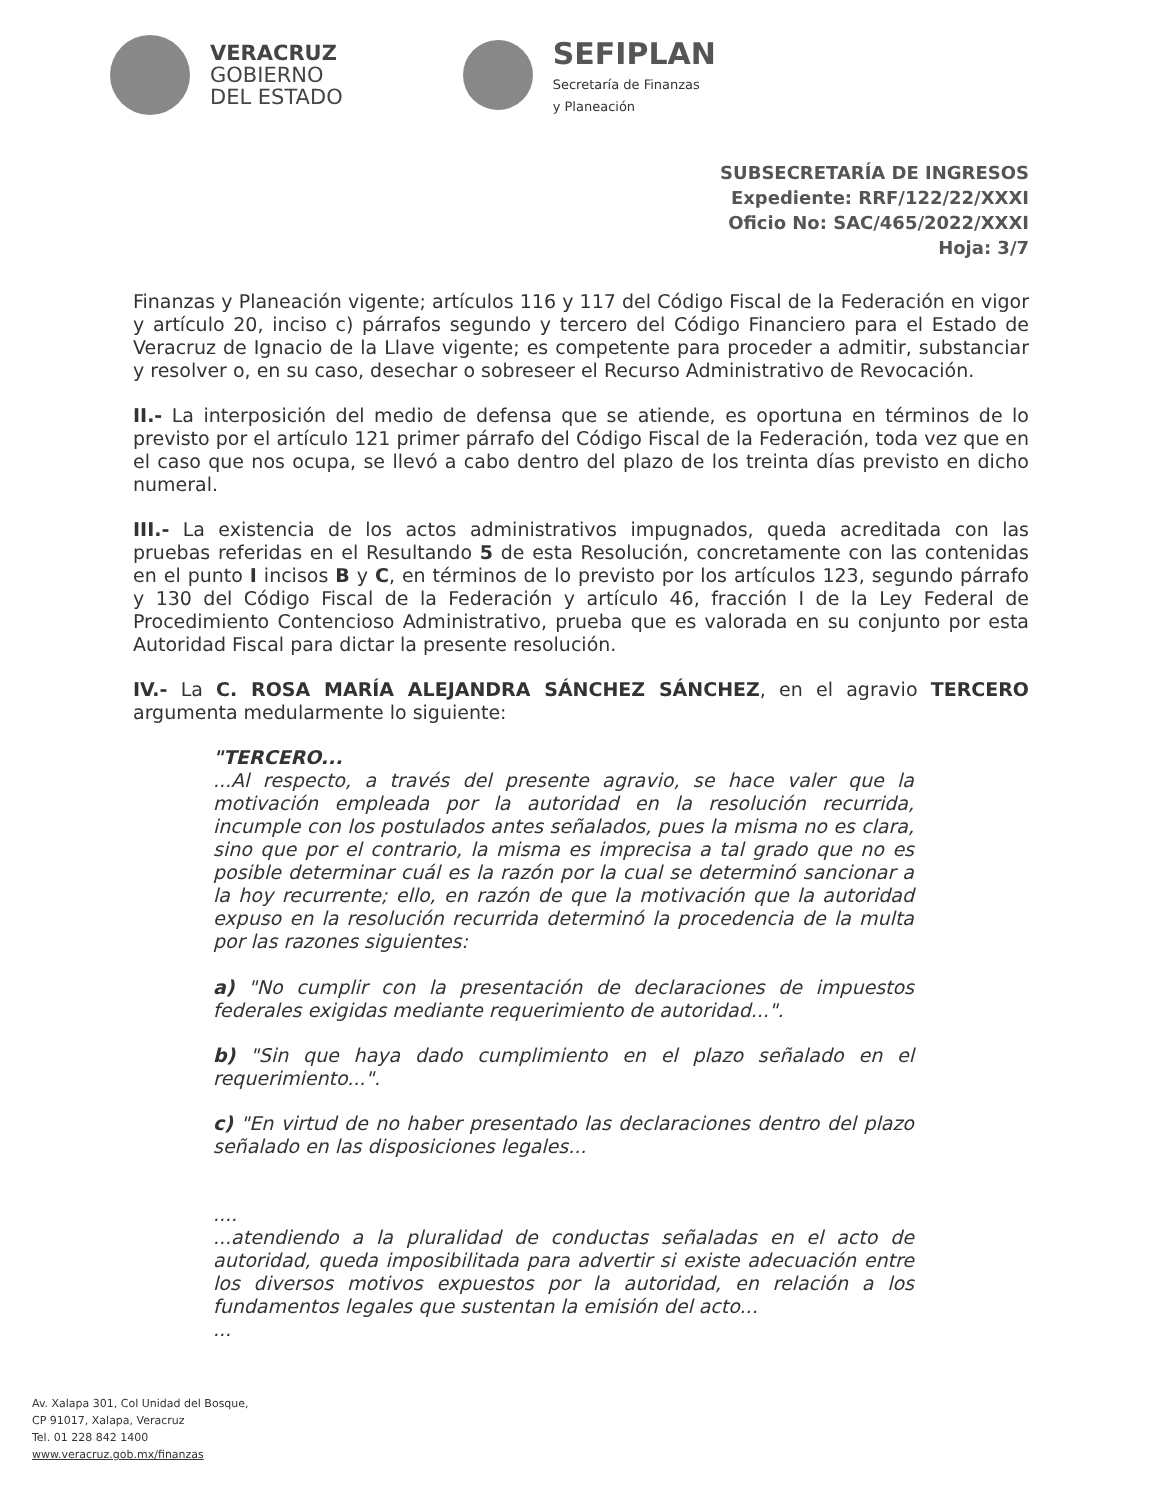VERACRUZ
GOBIERNO
DEL ESTADO
SEFIPLAN
Secretaría de Finanzas
y Planeación
SUBSECRETARÍA DE INGRESOS
Expediente: RRF/122/22/XXXI
Oficio No: SAC/465/2022/XXXI
Hoja: 3/7
Finanzas y Planeación vigente; artículos 116 y 117 del Código Fiscal de la Federación en vigor y artículo 20, inciso c) párrafos segundo y tercero del Código Financiero para el Estado de Veracruz de Ignacio de la Llave vigente; es competente para proceder a admitir, substanciar y resolver o, en su caso, desechar o sobreseer el Recurso Administrativo de Revocación.
II.- La interposición del medio de defensa que se atiende, es oportuna en términos de lo previsto por el artículo 121 primer párrafo del Código Fiscal de la Federación, toda vez que en el caso que nos ocupa, se llevó a cabo dentro del plazo de los treinta días previsto en dicho numeral.
III.- La existencia de los actos administrativos impugnados, queda acreditada con las pruebas referidas en el Resultando 5 de esta Resolución, concretamente con las contenidas en el punto I incisos B y C, en términos de lo previsto por los artículos 123, segundo párrafo y 130 del Código Fiscal de la Federación y artículo 46, fracción I de la Ley Federal de Procedimiento Contencioso Administrativo, prueba que es valorada en su conjunto por esta Autoridad Fiscal para dictar la presente resolución.
IV.- La C. ROSA MARÍA ALEJANDRA SÁNCHEZ SÁNCHEZ, en el agravio TERCERO argumenta medularmente lo siguiente:
"TERCERO...
...Al respecto, a través del presente agravio, se hace valer que la motivación empleada por la autoridad en la resolución recurrida, incumple con los postulados antes señalados, pues la misma no es clara, sino que por el contrario, la misma es imprecisa a tal grado que no es posible determinar cuál es la razón por la cual se determinó sancionar a la hoy recurrente; ello, en razón de que la motivación que la autoridad expuso en la resolución recurrida determinó la procedencia de la multa por las razones siguientes:
a) "No cumplir con la presentación de declaraciones de impuestos federales exigidas mediante requerimiento de autoridad...".
b) "Sin que haya dado cumplimiento en el plazo señalado en el requerimiento...".
c) "En virtud de no haber presentado las declaraciones dentro del plazo señalado en las disposiciones legales...
....
...atendiendo a la pluralidad de conductas señaladas en el acto de autoridad, queda imposibilitada para advertir si existe adecuación entre los diversos motivos expuestos por la autoridad, en relación a los fundamentos legales que sustentan la emisión del acto...
...
Av. Xalapa 301, Col Unidad del Bosque,
CP 91017, Xalapa, Veracruz
Tel. 01 228 842 1400
www.veracruz.gob.mx/finanzas